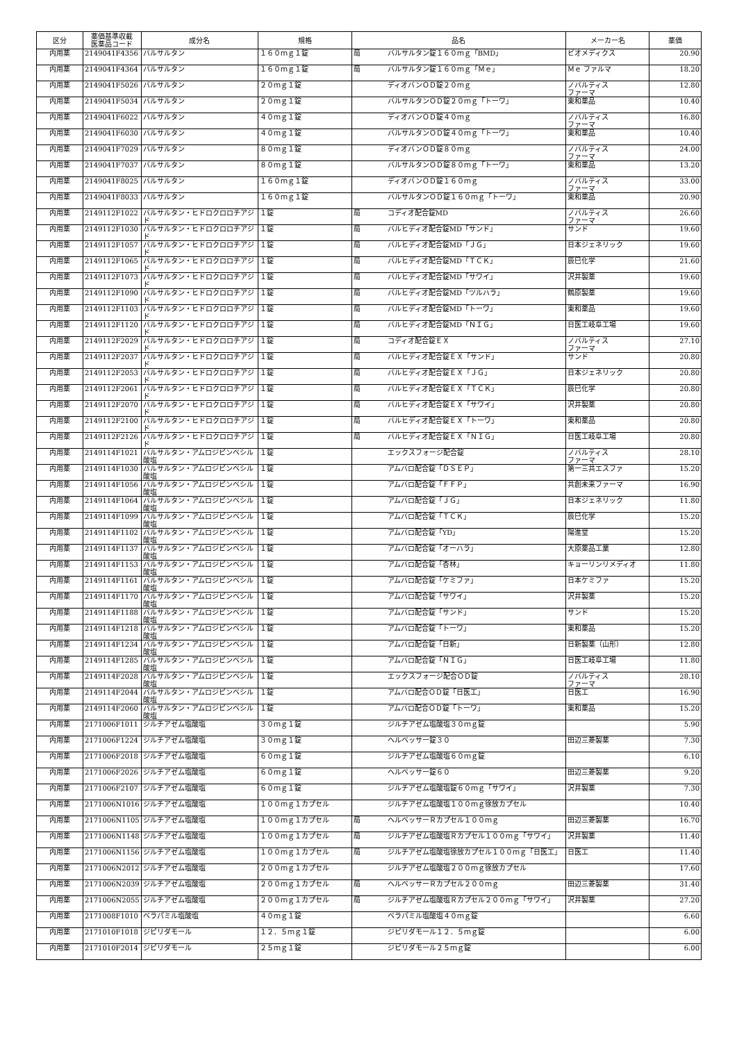| 区分 | 薬価基準収載 医薬品コード | 成分名 | 規格 | 品名 | | メーカー名 | 薬価 |
| --- | --- | --- | --- | --- | --- | --- | --- |
| 内用薬 | 2149041F4356 | バルサルタン | １６０ｍｇ１錠 | 局 | バルサルタン錠１６０ｍｇ「BMD」 | ビオメディクス | 20.90 |
| 内用薬 | 2149041F4364 | バルサルタン | １６０ｍｇ１錠 | 局 | バルサルタン錠１６０ｍｇ「Ｍｅ」 | Ｍｅ ファルマ | 18.20 |
| 内用薬 | 2149041F5026 | バルサルタン | ２０ｍｇ１錠 | | ディオバンＯＤ錠２０ｍｇ | ノバルティス ファーマ | 12.80 |
| 内用薬 | 2149041F5034 | バルサルタン | ２０ｍｇ１錠 | | バルサルタンＯＤ錠２０ｍｇ「トーワ」 | 東和薬品 | 10.40 |
| 内用薬 | 2149041F6022 | バルサルタン | ４０ｍｇ１錠 | | ディオバンＯＤ錠４０ｍｇ | ノバルティス ファーマ | 16.80 |
| 内用薬 | 2149041F6030 | バルサルタン | ４０ｍｇ１錠 | | バルサルタンＯＤ錠４０ｍｇ「トーワ」 | 東和薬品 | 10.40 |
| 内用薬 | 2149041F7029 | バルサルタン | ８０ｍｇ１錠 | | ディオバンＯＤ錠８０ｍｇ | ノバルティス ファーマ | 24.00 |
| 内用薬 | 2149041F7037 | バルサルタン | ８０ｍｇ１錠 | | バルサルタンＯＤ錠８０ｍｇ「トーワ」 | 東和薬品 | 13.20 |
| 内用薬 | 2149041F8025 | バルサルタン | １６０ｍｇ１錠 | | ディオバンＯＤ錠１６０ｍｇ | ノバルティス ファーマ | 33.00 |
| 内用薬 | 2149041F8033 | バルサルタン | １６０ｍｇ１錠 | | バルサルタンＯＤ錠１６０ｍｇ「トーワ」 | 東和薬品 | 20.90 |
| 内用薬 | 2149112F1022 | バルサルタン・ヒドロクロロチアジド | １錠 | 局 | コディオ配合錠MD | ノバルティス ファーマ | 26.60 |
| 内用薬 | 2149112F1030 | バルサルタン・ヒドロクロロチアジド | １錠 | 局 | バルヒディオ配合錠MD「サンド」 | サンド | 19.60 |
| 内用薬 | 2149112F1057 | バルサルタン・ヒドロクロロチアジド | １錠 | 局 | バルヒディオ配合錠MD「ＪＧ」 | 日本ジェネリック | 19.60 |
| 内用薬 | 2149112F1065 | バルサルタン・ヒドロクロロチアジド | １錠 | 局 | バルヒディオ配合錠MD「ＴＣＫ」 | 辰巳化学 | 21.60 |
| 内用薬 | 2149112F1073 | バルサルタン・ヒドロクロロチアジド | １錠 | 局 | バルヒディオ配合錠MD「サワイ」 | 沢井製薬 | 19.60 |
| 内用薬 | 2149112F1090 | バルサルタン・ヒドロクロロチアジド | １錠 | 局 | バルヒディオ配合錠MD「ツルハラ」 | 鶴原製薬 | 19.60 |
| 内用薬 | 2149112F1103 | バルサルタン・ヒドロクロロチアジド | １錠 | 局 | バルヒディオ配合錠MD「トーワ」 | 東和薬品 | 19.60 |
| 内用薬 | 2149112F1120 | バルサルタン・ヒドロクロロチアジド | １錠 | 局 | バルヒディオ配合錠MD「ＮＩＧ」 | 日医工岐阜工場 | 19.60 |
| 内用薬 | 2149112F2029 | バルサルタン・ヒドロクロロチアジド | １錠 | 局 | コディオ配合錠ＥＸ | ノバルティス ファーマ | 27.10 |
| 内用薬 | 2149112F2037 | バルサルタン・ヒドロクロロチアジド | １錠 | 局 | バルヒディオ配合錠ＥＸ「サンド」 | サンド | 20.80 |
| 内用薬 | 2149112F2053 | バルサルタン・ヒドロクロロチアジド | １錠 | 局 | バルヒディオ配合錠ＥＸ「ＪＧ」 | 日本ジェネリック | 20.80 |
| 内用薬 | 2149112F2061 | バルサルタン・ヒドロクロロチアジド | １錠 | 局 | バルヒディオ配合錠ＥＸ「ＴＣＫ」 | 辰巳化学 | 20.80 |
| 内用薬 | 2149112F2070 | バルサルタン・ヒドロクロロチアジド | １錠 | 局 | バルヒディオ配合錠ＥＸ「サワイ」 | 沢井製薬 | 20.80 |
| 内用薬 | 2149112F2100 | バルサルタン・ヒドロクロロチアジド | １錠 | 局 | バルヒディオ配合錠ＥＸ「トーワ」 | 東和薬品 | 20.80 |
| 内用薬 | 2149112F2126 | バルサルタン・ヒドロクロロチアジド | １錠 | 局 | バルヒディオ配合錠ＥＸ「ＮＩＧ」 | 日医工岐阜工場 | 20.80 |
| 内用薬 | 2149114F1021 | バルサルタン・アムロジピンベシル酸塩 | １錠 | | エックスフォージ配合錠 | ノバルティス ファーマ | 28.10 |
| 内用薬 | 2149114F1030 | バルサルタン・アムロジピンベシル酸塩 | １錠 | | アムバロ配合錠「ＤＳＥＰ」 | 第一三共エスファ | 15.20 |
| 内用薬 | 2149114F1056 | バルサルタン・アムロジピンベシル酸塩 | １錠 | | アムバロ配合錠「ＦＦＰ」 | 共創未来ファーマ | 16.90 |
| 内用薬 | 2149114F1064 | バルサルタン・アムロジピンベシル酸塩 | １錠 | | アムバロ配合錠「ＪＧ」 | 日本ジェネリック | 11.80 |
| 内用薬 | 2149114F1099 | バルサルタン・アムロジピンベシル酸塩 | １錠 | | アムバロ配合錠「ＴＣＫ」 | 辰巳化学 | 15.20 |
| 内用薬 | 2149114F1102 | バルサルタン・アムロジピンベシル酸塩 | １錠 | | アムバロ配合錠「YD」 | 陽進堂 | 15.20 |
| 内用薬 | 2149114F1137 | バルサルタン・アムロジピンベシル酸塩 | １錠 | | アムバロ配合錠「オーハラ」 | 大原薬品工業 | 12.80 |
| 内用薬 | 2149114F1153 | バルサルタン・アムロジピンベシル酸塩 | １錠 | | アムバロ配合錠「杏林」 | キョーリンリメディオ | 11.80 |
| 内用薬 | 2149114F1161 | バルサルタン・アムロジピンベシル酸塩 | １錠 | | アムバロ配合錠「ケミファ」 | 日本ケミファ | 15.20 |
| 内用薬 | 2149114F1170 | バルサルタン・アムロジピンベシル酸塩 | １錠 | | アムバロ配合錠「サワイ」 | 沢井製薬 | 15.20 |
| 内用薬 | 2149114F1188 | バルサルタン・アムロジピンベシル酸塩 | １錠 | | アムバロ配合錠「サンド」 | サンド | 15.20 |
| 内用薬 | 2149114F1218 | バルサルタン・アムロジピンベシル酸塩 | １錠 | | アムバロ配合錠「トーワ」 | 東和薬品 | 15.20 |
| 内用薬 | 2149114F1234 | バルサルタン・アムロジピンベシル酸塩 | １錠 | | アムバロ配合錠「日新」 | 日新製薬（山形） | 12.80 |
| 内用薬 | 2149114F1285 | バルサルタン・アムロジピンベシル酸塩 | １錠 | | アムバロ配合錠「ＮＩＧ」 | 日医工岐阜工場 | 11.80 |
| 内用薬 | 2149114F2028 | バルサルタン・アムロジピンベシル酸塩 | １錠 | | エックスフォージ配合ＯＤ錠 | ノバルティス ファーマ | 28.10 |
| 内用薬 | 2149114F2044 | バルサルタン・アムロジピンベシル酸塩 | １錠 | | アムバロ配合ＯＤ錠「日医工」 | 日医工 | 16.90 |
| 内用薬 | 2149114F2060 | バルサルタン・アムロジピンベシル酸塩 | １錠 | | アムバロ配合ＯＤ錠「トーワ」 | 東和薬品 | 15.20 |
| 内用薬 | 2171006F1011 | ジルチアゼム塩酸塩 | ３０ｍｇ１錠 | | ジルチアゼム塩酸塩３０ｍｇ錠 | | 5.90 |
| 内用薬 | 2171006F1224 | ジルチアゼム塩酸塩 | ３０ｍｇ１錠 | | ヘルベッサー錠３０ | 田辺三菱製薬 | 7.30 |
| 内用薬 | 2171006F2018 | ジルチアゼム塩酸塩 | ６０ｍｇ１錠 | | ジルチアゼム塩酸塩６０ｍｇ錠 | | 6.10 |
| 内用薬 | 2171006F2026 | ジルチアゼム塩酸塩 | ６０ｍｇ１錠 | | ヘルベッサー錠６０ | 田辺三菱製薬 | 9.20 |
| 内用薬 | 2171006F2107 | ジルチアゼム塩酸塩 | ６０ｍｇ１錠 | | ジルチアゼム塩酸塩錠６０ｍｇ「サワイ」 | 沢井製薬 | 7.30 |
| 内用薬 | 2171006N1016 | ジルチアゼム塩酸塩 | １００ｍｇ１カプセル | | ジルチアゼム塩酸塩１００ｍｇ徐放カプセル | | 10.40 |
| 内用薬 | 2171006N1105 | ジルチアゼム塩酸塩 | １００ｍｇ１カプセル | 局 | ヘルベッサーＲカプセル１００ｍｇ | 田辺三菱製薬 | 16.70 |
| 内用薬 | 2171006N1148 | ジルチアゼム塩酸塩 | １００ｍｇ１カプセル | 局 | ジルチアゼム塩酸塩Ｒカプセル１００ｍｇ「サワイ」 | 沢井製薬 | 11.40 |
| 内用薬 | 2171006N1156 | ジルチアゼム塩酸塩 | １００ｍｇ１カプセル | 局 | ジルチアゼム塩酸塩徐放カプセル１００ｍｇ「日医工」 | 日医工 | 11.40 |
| 内用薬 | 2171006N2012 | ジルチアゼム塩酸塩 | ２００ｍｇ１カプセル | | ジルチアゼム塩酸塩２００ｍｇ徐放カプセル | | 17.60 |
| 内用薬 | 2171006N2039 | ジルチアゼム塩酸塩 | ２００ｍｇ１カプセル | 局 | ヘルベッサーＲカプセル２００ｍｇ | 田辺三菱製薬 | 31.40 |
| 内用薬 | 2171006N2055 | ジルチアゼム塩酸塩 | ２００ｍｇ１カプセル | 局 | ジルチアゼム塩酸塩Ｒカプセル２００ｍｇ「サワイ」 | 沢井製薬 | 27.20 |
| 内用薬 | 2171008F1010 | ベラパミル塩酸塩 | ４０ｍｇ１錠 | | ベラパミル塩酸塩４０ｍｇ錠 | | 6.60 |
| 内用薬 | 2171010F1018 | ジピリダモール | １２．５ｍｇ１錠 | | ジピリダモール１２．５ｍｇ錠 | | 6.00 |
| 内用薬 | 2171010F2014 | ジピリダモール | ２５ｍｇ１錠 | | ジピリダモール２５ｍｇ錠 | | 6.00 |